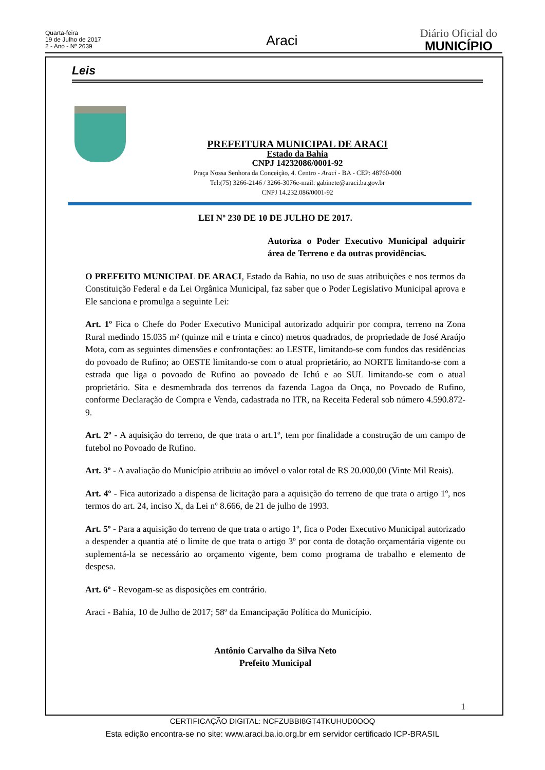Quarta-feira
19 de Julho de 2017
2 - Ano - Nº 2639
Araci
Diário Oficial do
MUNICÍPIO
Leis
PREFEITURA MUNICIPAL DE ARACI
Estado da Bahia
CNPJ 14232086/0001-92
Praça Nossa Senhora da Conceição, 4. Centro - Araci - BA - CEP: 48760-000
Tel:(75) 3266-2146 / 3266-3076e-mail: gabinete@araci.ba.gov.br
CNPJ 14.232.086/0001-92
LEI Nº 230 DE 10 DE JULHO DE 2017.
Autoriza o Poder Executivo Municipal adquirir área de Terreno e da outras providências.
O PREFEITO MUNICIPAL DE ARACI, Estado da Bahia, no uso de suas atribuições e nos termos da Constituição Federal e da Lei Orgânica Municipal, faz saber que o Poder Legislativo Municipal aprova e Ele sanciona e promulga a seguinte Lei:
Art. 1º Fica o Chefe do Poder Executivo Municipal autorizado adquirir por compra, terreno na Zona Rural medindo 15.035 m² (quinze mil e trinta e cinco) metros quadrados, de propriedade de José Araújo Mota, com as seguintes dimensões e confrontações: ao LESTE, limitando-se com fundos das residências do povoado de Rufino; ao OESTE limitando-se com o atual proprietário, ao NORTE limitando-se com a estrada que liga o povoado de Rufino ao povoado de Ichú e ao SUL limitando-se com o atual proprietário. Sita e desmembrada dos terrenos da fazenda Lagoa da Onça, no Povoado de Rufino, conforme Declaração de Compra e Venda, cadastrada no ITR, na Receita Federal sob número 4.590.872-9.
Art. 2º - A aquisição do terreno, de que trata o art.1º, tem por finalidade a construção de um campo de futebol no Povoado de Rufino.
Art. 3º - A avaliação do Município atribuiu ao imóvel o valor total de R$ 20.000,00 (Vinte Mil Reais).
Art. 4º - Fica autorizado a dispensa de licitação para a aquisição do terreno de que trata o artigo 1º, nos termos do art. 24, inciso X, da Lei nº 8.666, de 21 de julho de 1993.
Art. 5º - Para a aquisição do terreno de que trata o artigo 1º, fica o Poder Executivo Municipal autorizado a despender a quantia até o limite de que trata o artigo 3º por conta de dotação orçamentária vigente ou suplementá-la se necessário ao orçamento vigente, bem como programa de trabalho e elemento de despesa.
Art. 6º - Revogam-se as disposições em contrário.
Araci - Bahia, 10 de Julho de 2017; 58º da Emancipação Política do Município.
Antônio Carvalho da Silva Neto
Prefeito Municipal
1
CERTIFICAÇÃO DIGITAL: NCFZUBBI8GT4TKUHUD0OOQ
Esta edição encontra-se no site: www.araci.ba.io.org.br em servidor certificado ICP-BRASIL